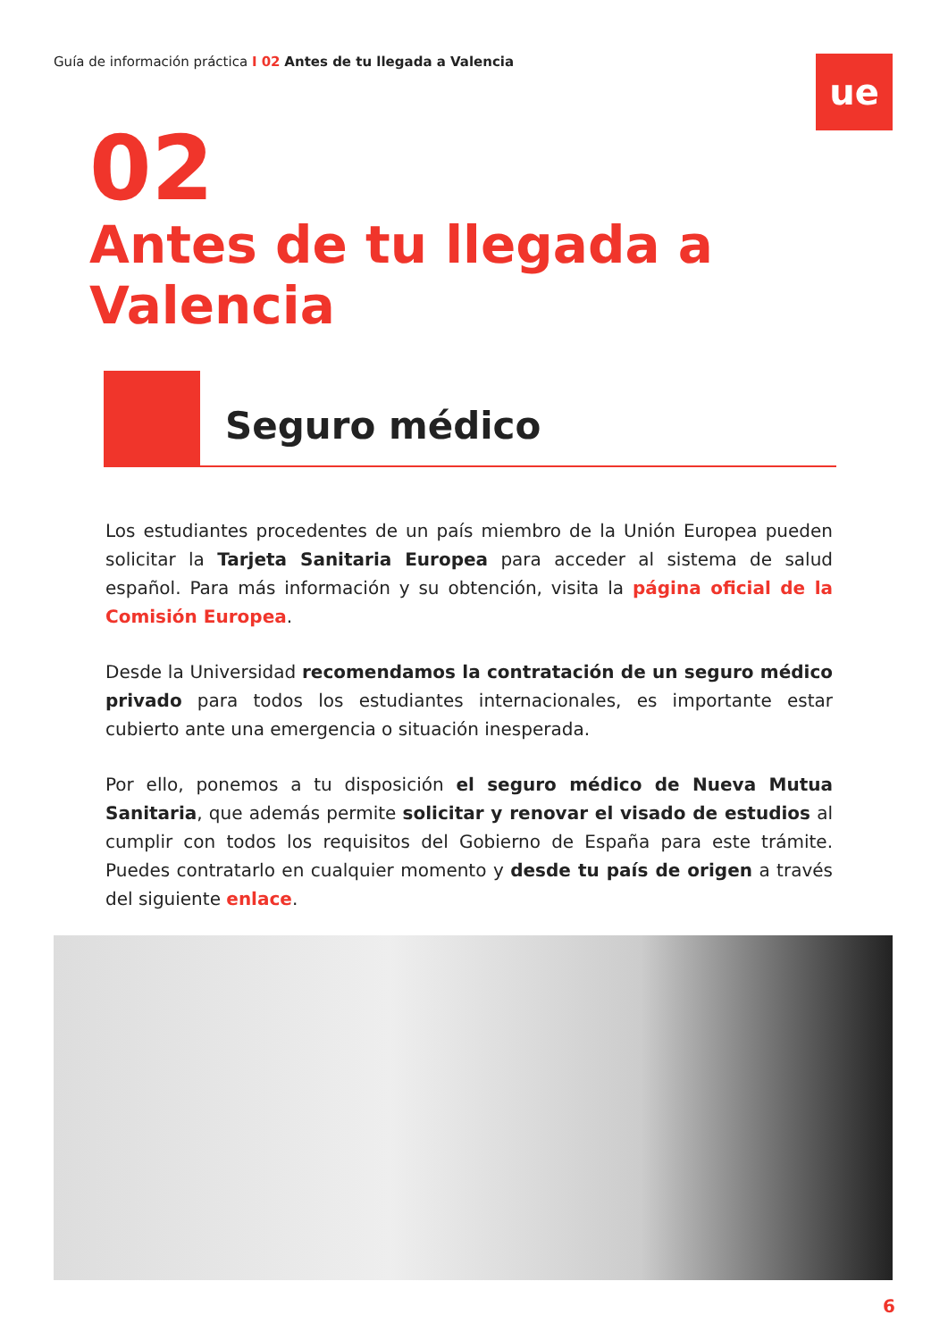Guía de información práctica I 02 Antes de tu llegada a Valencia
ue
02
Antes de tu llegada a Valencia
Seguro médico
Los estudiantes procedentes de un país miembro de la Unión Europea pueden solicitar la Tarjeta Sanitaria Europea para acceder al sistema de salud español. Para más información y su obtención, visita la página oficial de la Comisión Europea.
Desde la Universidad recomendamos la contratación de un seguro médico privado para todos los estudiantes internacionales, es importante estar cubierto ante una emergencia o situación inesperada.
Por ello, ponemos a tu disposición el seguro médico de Nueva Mutua Sanitaria, que además permite solicitar y renovar el visado de estudios al cumplir con todos los requisitos del Gobierno de España para este trámite. Puedes contratarlo en cualquier momento y desde tu país de origen a través del siguiente enlace.
6